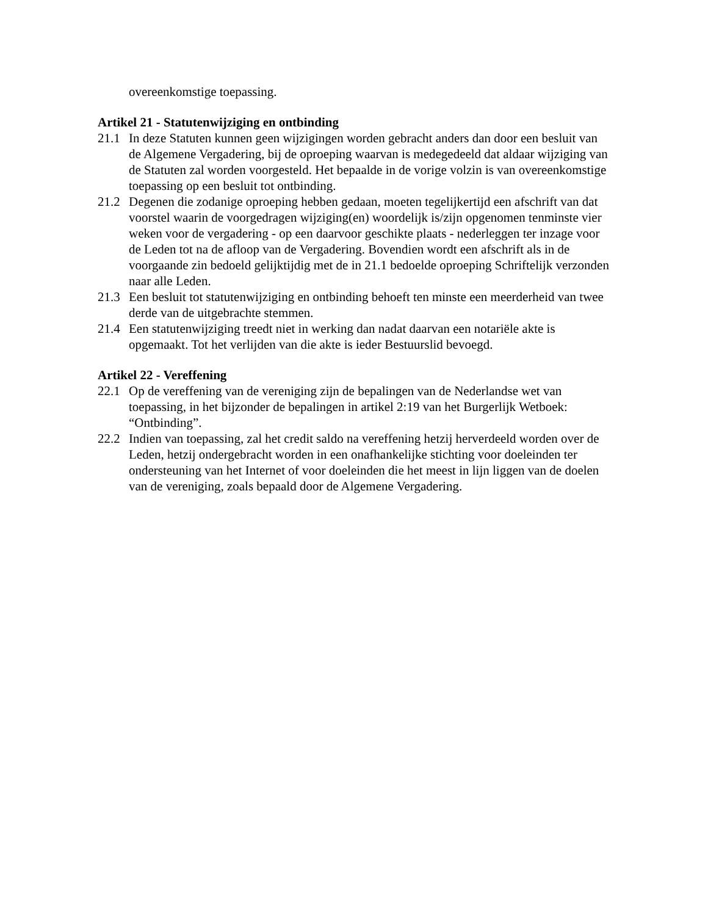overeenkomstige toepassing.
Artikel 21 - Statutenwijziging en ontbinding
21.1 In deze Statuten kunnen geen wijzigingen worden gebracht anders dan door een besluit van de Algemene Vergadering, bij de oproeping waarvan is medegedeeld dat aldaar wijziging van de Statuten zal worden voorgesteld. Het bepaalde in de vorige volzin is van overeenkomstige toepassing op een besluit tot ontbinding.
21.2 Degenen die zodanige oproeping hebben gedaan, moeten tegelijkertijd een afschrift van dat voorstel waarin de voorgedragen wijziging(en) woordelijk is/zijn opgenomen tenminste vier weken voor de vergadering - op een daarvoor geschikte plaats - nederleggen ter inzage voor de Leden tot na de afloop van de Vergadering. Bovendien wordt een afschrift als in de voorgaande zin bedoeld gelijktijdig met de in 21.1 bedoelde oproeping Schriftelijk verzonden naar alle Leden.
21.3 Een besluit tot statutenwijziging en ontbinding behoeft ten minste een meerderheid van twee derde van de uitgebrachte stemmen.
21.4 Een statutenwijziging treedt niet in werking dan nadat daarvan een notariële akte is opgemaakt. Tot het verlijden van die akte is ieder Bestuurslid bevoegd.
Artikel 22 - Vereffening
22.1 Op de vereffening van de vereniging zijn de bepalingen van de Nederlandse wet van toepassing, in het bijzonder de bepalingen in artikel 2:19 van het Burgerlijk Wetboek: “Ontbinding”.
22.2 Indien van toepassing, zal het credit saldo na vereffening hetzij herverdeeld worden over de Leden, hetzij ondergebracht worden in een onafhankelijke stichting voor doeleinden ter ondersteuning van het Internet of voor doeleinden die het meest in lijn liggen van de doelen van de vereniging, zoals bepaald door de Algemene Vergadering.